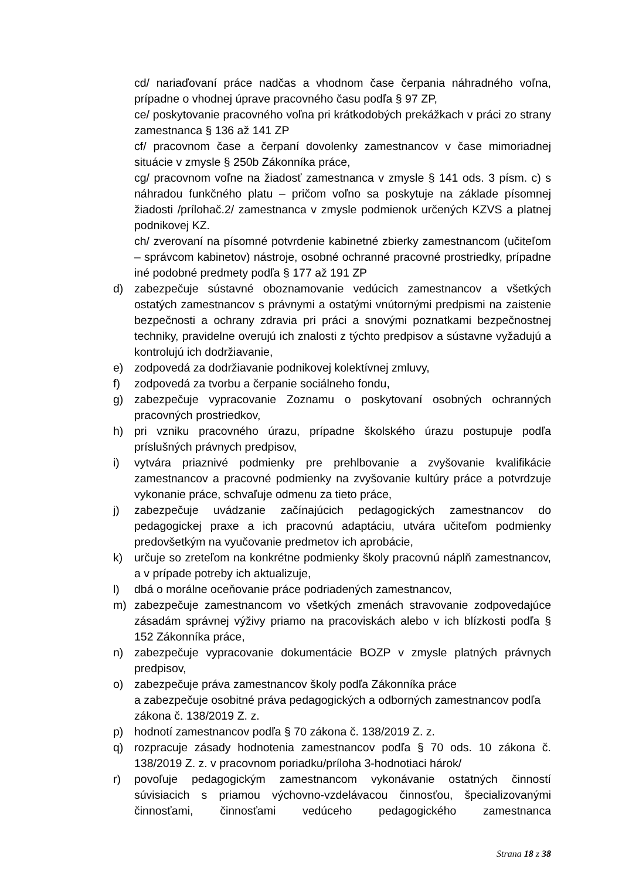cd/ nariaďovaní práce nadčas a vhodnom čase čerpania náhradného voľna, prípadne o vhodnej úprave pracovného času podľa § 97 ZP,
ce/ poskytovanie pracovného voľna pri krátkodobých prekážkach v práci zo strany zamestnanca § 136 až 141 ZP
cf/ pracovnom čase a čerpaní dovolenky zamestnancov v čase mimoriadnej situácie v zmysle § 250b Zákonníka práce,
cg/ pracovnom voľne na žiadosť zamestnanca v zmysle § 141 ods. 3 písm. c) s náhradou funkčného platu – pričom voľno sa poskytuje na základe písomnej žiadosti /prílohač.2/ zamestnanca v zmysle podmienok určených KZVS a platnej podnikovej KZ.
ch/ zverovaní na písomné potvrdenie kabinetné zbierky zamestnancom (učiteľom – správcom kabinetov) nástroje, osobné ochranné pracovné prostriedky, prípadne iné podobné predmety podľa § 177 až 191 ZP
d) zabezpečuje sústavné oboznamovanie vedúcich zamestnancov a všetkých ostatých zamestnancov s právnymi a ostatými vnútornými predpismi na zaistenie bezpečnosti a ochrany zdravia pri práci a snovými poznatkami bezpečnostnej techniky, pravidelne overujú ich znalosti z týchto predpisov a sústavne vyžadujú a kontrolujú ich dodržiavanie,
e) zodpovedá za dodržiavanie podnikovej kolektívnej zmluvy,
f) zodpovedá za tvorbu a čerpanie sociálneho fondu,
g) zabezpečuje vypracovanie Zoznamu o poskytovaní osobných ochranných pracovných prostriedkov,
h) pri vzniku pracovného úrazu, prípadne školského úrazu postupuje podľa príslušných právnych predpisov,
i) vytvára priaznivé podmienky pre prehlbovanie a zvyšovanie kvalifikácie zamestnancov a pracovné podmienky na zvyšovanie kultúry práce a potvrdzuje vykonanie práce, schvaľuje odmenu za tieto práce,
j) zabezpečuje uvádzanie začínajúcich pedagogických zamestnancov do pedagogickej praxe a ich pracovnú adaptáciu, utvára učiteľom podmienky predovšetkým na vyučovanie predmetov ich aprobácie,
k) určuje so zreteľom na konkrétne podmienky školy pracovnú náplň zamestnancov, a v prípade potreby ich aktualizuje,
l) dbá o morálne oceňovanie práce podriadených zamestnancov,
m) zabezpečuje zamestnancom vo všetkých zmenách stravovanie zodpovedajúce zásadám správnej výživy priamo na pracoviskách alebo v ich blízkosti podľa § 152 Zákonníka práce,
n) zabezpečuje vypracovanie dokumentácie BOZP v zmysle platných právnych predpisov,
o) zabezpečuje práva zamestnancov školy podľa Zákonníka práce
a zabezpečuje osobitné práva pedagogických a odborných zamestnancov podľa zákona č. 138/2019 Z. z.
p) hodnotí zamestnancov podľa § 70 zákona č. 138/2019 Z. z.
q) rozpracuje zásady hodnotenia zamestnancov podľa § 70 ods. 10 zákona č. 138/2019 Z. z. v pracovnom poriadku/príloha 3-hodnotiaci hárok/
r) povoľuje pedagogickým zamestnancom vykonávanie ostatných činností súvisiacich s priamou výchovno-vzdelávacou činnosťou, špecializovanými činnosťami, činnosťami vedúceho pedagogického zamestnanca
Strana 18 z 38